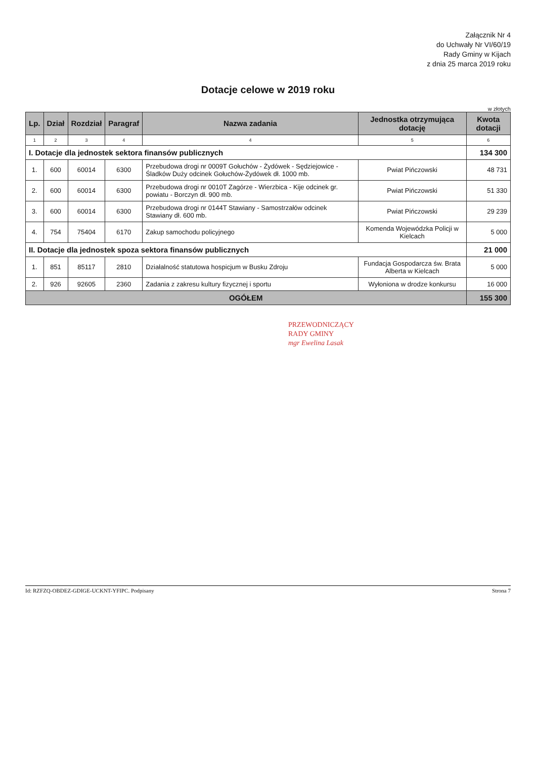Załącznik Nr 4
do Uchwały Nr VI/60/19
Rady Gminy w Kijach
z dnia 25 marca 2019 roku
Dotacje celowe w 2019 roku
w złotych
| Lp. | Dział | Rozdział | Paragraf | Nazwa zadania | Jednostka otrzymująca dotację | Kwota dotacji |
| --- | --- | --- | --- | --- | --- | --- |
| 1 | 2 | 3 | 4 | 4 | 5 | 6 |
| I. Dotacje dla jednostek sektora finansów publicznych | | | | | | 134 300 |
| 1. | 600 | 60014 | 6300 | Przebudowa drogi nr 0009T Gołuchów - Żydówek - Sędziejowice - Śladków Duży odcinek Gołuchów-Żydówek dł. 1000 mb. | Pwiat Pińczowski | 48 731 |
| 2. | 600 | 60014 | 6300 | Przebudowa drogi nr 0010T Zagórze - Wierzbica - Kije odcinek gr. powiatu - Borczyn dł. 900 mb. | Pwiat Pińczowski | 51 330 |
| 3. | 600 | 60014 | 6300 | Przebudowa drogi nr 0144T Stawiany - Samostrzałów odcinek Stawiany dł. 600 mb. | Pwiat Pińczowski | 29 239 |
| 4. | 754 | 75404 | 6170 | Zakup samochodu policyjnego | Komenda Wojewódzka Policji w Kielcach | 5 000 |
| II. Dotacje dla jednostek spoza sektora finansów publicznych | | | | | | 21 000 |
| 1. | 851 | 85117 | 2810 | Działalność statutowa hospicjum w Busku Zdroju | Fundacja Gospodarcza św. Brata Alberta w Kielcach | 5 000 |
| 2. | 926 | 92605 | 2360 | Zadania z zakresu kultury fizycznej i sportu | Wyłoniona w drodze konkursu | 16 000 |
| OGÓŁEM | | | | | | 155 300 |
PRZEWODNICZĄCY
RADY GMINY
mgr Ewelina Lasak
Id: RZFZQ-OBDEZ-GDIGE-UCKNT-YFIPC. Podpisany Strona 7